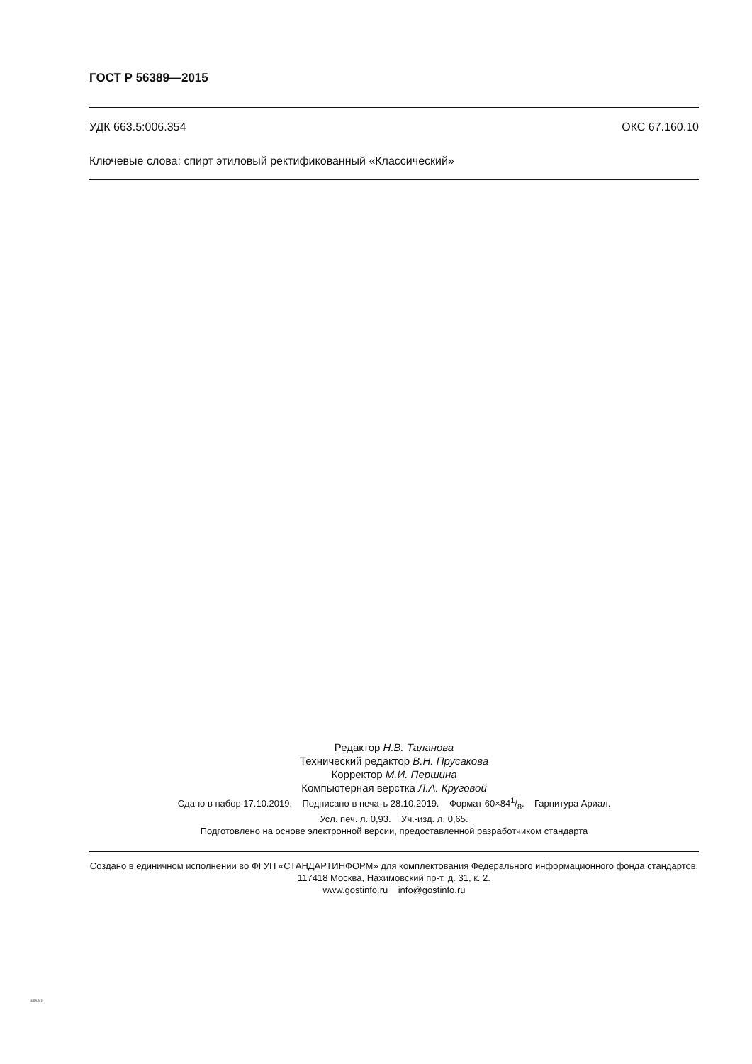ГОСТ Р 56389—2015
УДК 663.5:006.354 ОКС 67.160.10
Ключевые слова: спирт этиловый ректификованный «Классический»
Редактор Н.В. Таланова
Технический редактор В.Н. Прусакова
Корректор М.И. Першина
Компьютерная верстка Л.А. Круговой
Сдано в набор 17.10.2019. Подписано в печать 28.10.2019. Формат 60×841/8. Гарнитура Ариал.
Усл. печ. л. 0,93. Уч.-изд. л. 0,65.
Подготовлено на основе электронной версии, предоставленной разработчиком стандарта
Создано в единичном исполнении во ФГУП «СТАНДАРТИНФОРМ» для комплектования Федерального информационного фонда стандартов, 117418 Москва, Нахимовский пр-т, д. 31, к. 2.
www.gostinfo.ru info@gostinfo.ru
56389-2015